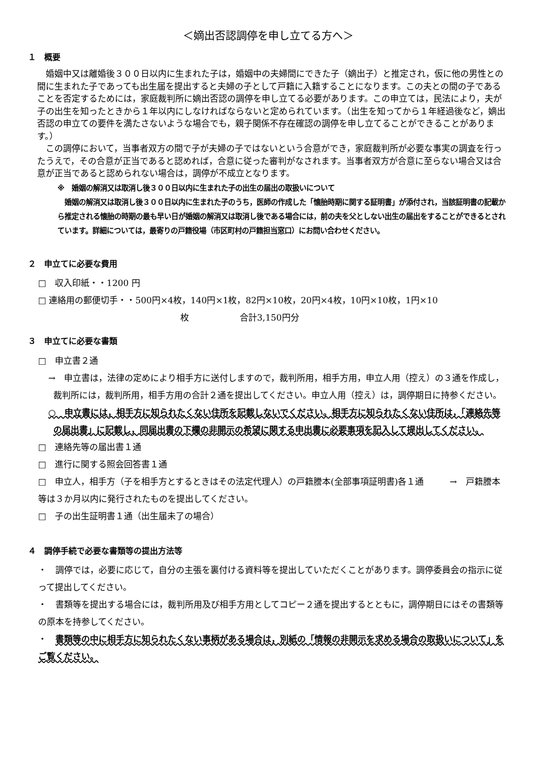＜嫡出否認調停を申し立てる方へ＞
１　概要
婚姻中又は離婚後３００日以内に生まれた子は，婚姻中の夫婦間にできた子（嫡出子）と推定され，仮に他の男性との間に生まれた子であっても出生届を提出すると夫婦の子として戸籍に入籍することになります。この夫との間の子であることを否定するためには，家庭裁判所に嫡出否認の調停を申し立てる必要があります。この申立ては，民法により，夫が子の出生を知ったときから１年以内にしなければならないと定められています。（出生を知ってから１年経過後など，嫡出否認の申立ての要件を満たさないような場合でも，親子関係不存在確認の調停を申し立てることができることがあります。）
この調停において，当事者双方の間で子が夫婦の子ではないという合意ができ，家庭裁判所が必要な事実の調査を行ったうえで，その合意が正当であると認めれば，合意に従った審判がなされます。当事者双方が合意に至らない場合又は合意が正当であると認められない場合は，調停が不成立となります。
※　婚姻の解消又は取消し後３００日以内に生まれた子の出生の届出の取扱いについて
　婚姻の解消又は取消し後３００日以内に生まれた子のうち，医師の作成した「懐胎時期に関する証明書」が添付され，当該証明書の記載から推定される懐胎の時期の最も早い日が婚姻の解消又は取消し後である場合には，前の夫を父としない出生の届出をすることができるとされています。詳細については，最寄りの戸籍役場（市区町村の戸籍担当窓口）にお問い合わせください。
２　申立てに必要な費用
□　収入印紙・・1200 円
□ 連絡用の郵便切手・・500円×4枚，140円×1枚，82円×10枚，20円×4枚，10円×10枚，1円×10
枚 合計3,150円分
３　申立てに必要な書類
□　申立書２通
→　申立書は，法律の定めにより相手方に送付しますので，裁判所用，相手方用，申立人用（控え）の３通を作成し，裁判所には，裁判所用，相手方用の合計２通を提出してください。申立人用（控え）は，調停期日に持参ください。
○　申立書には，相手方に知られたくない住所を記載しないでください。相手方に知られたくない住所は，「連絡先等の届出書」に記載し，同届出書の下欄の非開示の希望に関する申出書に必要事項を記入して提出してください。
□　連絡先等の届出書１通
□　進行に関する照会回答書１通
□　申立人，相手方（子を相手方とするときはその法定代理人）の戸籍謄本(全部事項証明書)各１通　　　→　戸籍謄本等は３か月以内に発行されたものを提出してください。
□　子の出生証明書１通（出生届未了の場合）
４　調停手続で必要な書類等の提出方法等
・　調停では，必要に応じて，自分の主張を裏付ける資料等を提出していただくことがあります。調停委員会の指示に従って提出してください。
・　書類等を提出する場合には，裁判所用及び相手方用としてコピー２通を提出するとともに，調停期日にはその書類等の原本を持参してください。
・　書類等の中に相手方に知られたくない事柄がある場合は，別紙の「情報の非開示を求める場合の取扱いについて」をご覧ください。